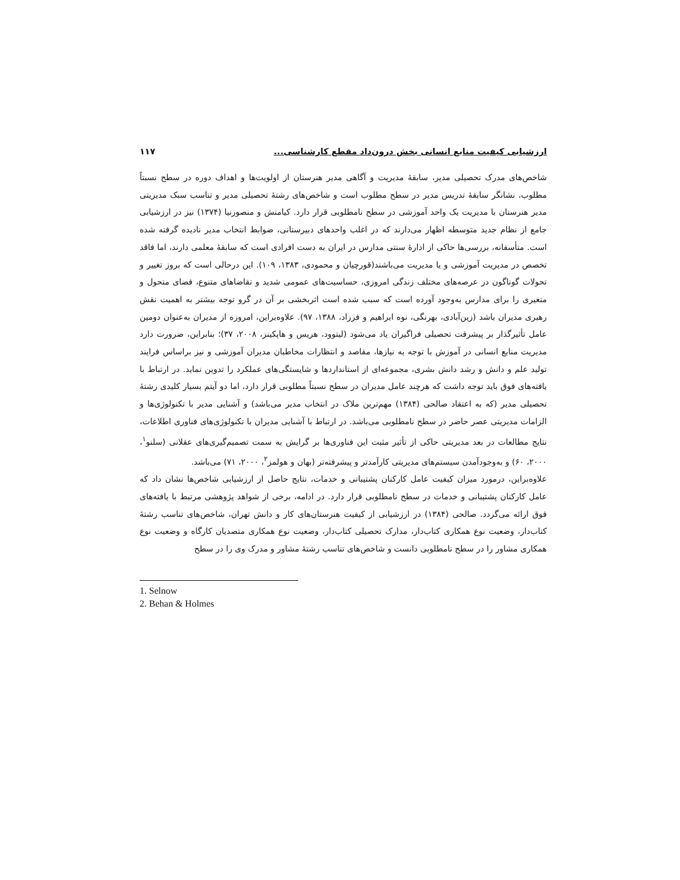ارزشیابی کیفیت منابع انسانی بخش درون‌داد مقطع کارشناسی... ۱۱۷
شاخص‌های مدرک تحصیلی مدیر، سابقهٔ مدیریت و آگاهی مدیر هنرستان از اولویت‌ها و اهداف دوره در سطح نسبتاً مطلوب، نشانگر سابقهٔ تدریس مدیر در سطح مطلوب است و شاخص‌های رشتهٔ تحصیلی مدیر و تناسب سبک مدیریتی مدیر هنرستان با مدیریت یک واحد آموزشی در سطح نامطلوبی قرار دارد. کیامنش و منصورنیا (۱۳۷۴) نیز در ارزشیابی جامع از نظام جدید متوسطه اظهار می‌دارند که در اغلب واحدهای دبیرستانی، ضوابط انتخاب مدیر نادیده گرفته شده است. متأسفانه، بررسی‌ها حاکی از ادارهٔ سنتی مدارس در ایران به دست افرادی است که سابقهٔ معلمی دارند، اما فاقد تخصص در مدیریت آموزشی و یا مدیریت می‌باشند(قورچیان و محمودی، ۱۳۸۳، ۱۰۹). این درحالی است که بروز تغییر و تحولات گوناگون در عرصه‌های مختلف زندگی امروزی، حساسیت‌های عمومی شدید و تقاضاهای متنوع، فضای متحول و متغیری را برای مدارس به‌وجود آورده است که سبب شده است اثربخشی بر آن در گرو توجه بیشتر به اهمیت نقش رهبری مدیران باشد (زین‌آبادی، بهرنگی، نوه ابراهیم و فرزاد، ۱۳۸۸، ۹۷). علاوه‌براین، امروزه از مدیران به‌عنوان دومین عامل تأثیرگذار بر پیشرفت تحصیلی فراگیران یاد می‌شود (لیتوود، هریس و هاپکینز، ۲۰۰۸، ۳۷)؛ بنابراین، ضرورت دارد مدیریت منابع انسانی در آموزش با توجه به نیازها، مقاصد و انتظارات مخاطبان مدیران آموزشی و نیز براساس فرایند تولید علم و دانش و رشد دانش بشری، مجموعه‌ای از استانداردها و شایستگی‌های عملکرد را تدوین نماید. در ارتباط با یافته‌های فوق باید توجه داشت که هرچند عامل مدیران در سطح نسبتاً مطلوبی قرار دارد، اما دو آیتم بسیار کلیدی رشتهٔ تحصیلی مدیر (که به اعتقاد صالحی (۱۳۸۴) مهم‌ترین ملاک در انتخاب مدیر می‌باشد) و آشنایی مدیر با تکنولوژی‌ها و الزامات مدیریتی عصر حاضر در سطح نامطلوبی می‌باشد. در ارتباط با آشنایی مدیران با تکنولوژی‌های فناوری اطلاعات، نتایج مطالعات در بعد مدیریتی حاکی از تأثیر مثبت این فناوری‌ها بر گرایش به سمت تصمیم‌گیری‌های عقلانی (سلنو<sup>۱</sup>، ۲۰۰۰، ۶۰) و به‌وجودآمدن سیستم‌های مدیریتی کارآمدتر و پیشرفته‌تر (بهان و هولمز<sup>۲</sup>، ۲۰۰۰، ۷۱) می‌باشد.
علاوه‌براین، درمورد میزان کیفیت عامل کارکنان پشتیبانی و خدمات، نتایج حاصل از ارزشیابی شاخص‌ها نشان داد که عامل کارکنان پشتیبانی و خدمات در سطح نامطلوبی قرار دارد. در ادامه، برخی از شواهد پژوهشی مرتبط با یافته‌های فوق ارائه می‌گردد. صالحی (۱۳۸۴) در ارزشیابی از کیفیت هنرستان‌های کار و دانش تهران، شاخص‌های تناسب رشتهٔ کتاب‌دار، وضعیت نوع همکاری کتاب‌دار، مدارک تحصیلی کتاب‌دار، وضعیت نوع همکاری متصدیان کارگاه و وضعیت نوع همکاری مشاور را در سطح نامطلوبی دانست و شاخص‌های تناسب رشتهٔ مشاور و مدرک وی را در سطح
1. Selnow
2. Behan & Holmes